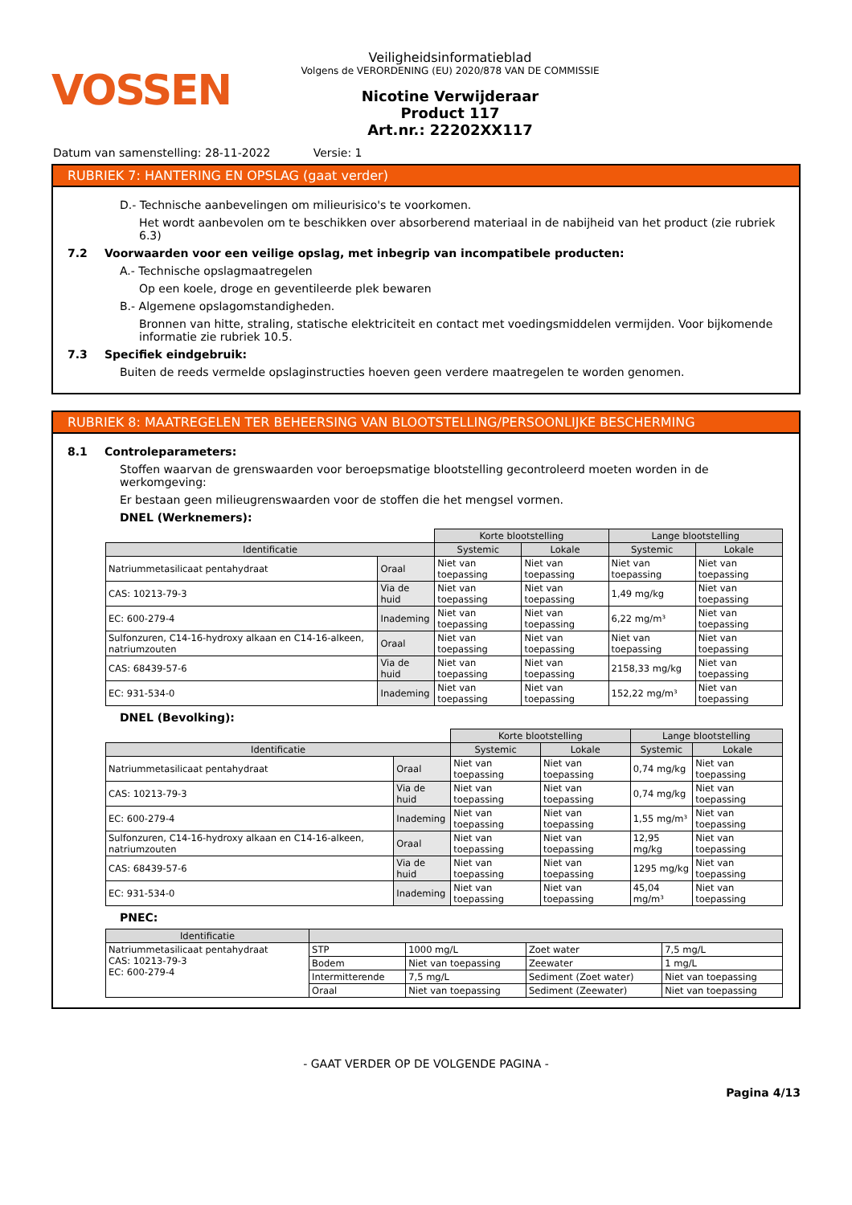VOSSEN
Veiligheidsinformatieblad
Volgens de VERORDENING (EU) 2020/878 VAN DE COMMISSIE
Nicotine Verwijderaar
Product 117
Art.nr.: 22202XX117
Datum van samenstelling: 28-11-2022 Versie: 1
RUBRIEK 7: HANTERING EN OPSLAG (gaat verder)
D.- Technische aanbevelingen om milieurisico's te voorkomen.
Het wordt aanbevolen om te beschikken over absorberend materiaal in de nabijheid van het product (zie rubriek 6.3)
7.2 Voorwaarden voor een veilige opslag, met inbegrip van incompatibele producten:
A.- Technische opslagmaatregelen
Op een koele, droge en geventileerde plek bewaren
B.- Algemene opslagomstandigheden.
Bronnen van hitte, straling, statische elektriciteit en contact met voedingsmiddelen vermijden. Voor bijkomende informatie zie rubriek 10.5.
7.3 Specifiek eindgebruik:
Buiten de reeds vermelde opslaginstructies hoeven geen verdere maatregelen te worden genomen.
RUBRIEK 8: MAATREGELEN TER BEHEERSING VAN BLOOTSTELLING/PERSOONLIJKE BESCHERMING
8.1 Controleparameters:
Stoffen waarvan de grenswaarden voor beroepsmatige blootstelling gecontroleerd moeten worden in de werkomgeving:
Er bestaan geen milieugrenswaarden voor de stoffen die het mengsel vormen.
DNEL (Werknemers):
| | | Korte blootstelling | | Lange blootstelling | |
| Identificatie | | Systemic | Lokale | Systemic | Lokale |
| Natriummetasilicaat pentahydraat | Oraal | Niet van toepassing | Niet van toepassing | Niet van toepassing | Niet van toepassing |
| CAS: 10213-79-3 | Via de huid | Niet van toepassing | Niet van toepassing | 1,49 mg/kg | Niet van toepassing |
| EC: 600-279-4 | Inademing | Niet van toepassing | Niet van toepassing | 6,22 mg/m³ | Niet van toepassing |
| Sulfonzuren, C14-16-hydroxy alkaan en C14-16-alkeen, natriumzouten | Oraal | Niet van toepassing | Niet van toepassing | Niet van toepassing | Niet van toepassing |
| CAS: 68439-57-6 | Via de huid | Niet van toepassing | Niet van toepassing | 2158,33 mg/kg | Niet van toepassing |
| EC: 931-534-0 | Inademing | Niet van toepassing | Niet van toepassing | 152,22 mg/m³ | Niet van toepassing |
DNEL (Bevolking):
| | | Korte blootstelling | | Lange blootstelling | |
| Identificatie | | Systemic | Lokale | Systemic | Lokale |
| Natriummetasilicaat pentahydraat | Oraal | Niet van toepassing | Niet van toepassing | 0,74 mg/kg | Niet van toepassing |
| CAS: 10213-79-3 | Via de huid | Niet van toepassing | Niet van toepassing | 0,74 mg/kg | Niet van toepassing |
| EC: 600-279-4 | Inademing | Niet van toepassing | Niet van toepassing | 1,55 mg/m³ | Niet van toepassing |
| Sulfonzuren, C14-16-hydroxy alkaan en C14-16-alkeen, natriumzouten | Oraal | Niet van toepassing | Niet van toepassing | 12,95 mg/kg | Niet van toepassing |
| CAS: 68439-57-6 | Via de huid | Niet van toepassing | Niet van toepassing | 1295 mg/kg | Niet van toepassing |
| EC: 931-534-0 | Inademing | Niet van toepassing | Niet van toepassing | 45,04 mg/m³ | Niet van toepassing |
PNEC:
| Identificatie | | | | |
| --- | --- | --- | --- | --- |
| Natriummetasilicaat pentahydraat CAS: 10213-79-3 EC: 600-279-4 | STP | 1000 mg/L | Zoet water | 7,5 mg/L |
| | Bodem | Niet van toepassing | Zeewater | 1 mg/L |
| | Intermitterende | 7,5 mg/L | Sediment (Zoet water) | Niet van toepassing |
| | Oraal | Niet van toepassing | Sediment (Zeewater) | Niet van toepassing |
- GAAT VERDER OP DE VOLGENDE PAGINA -
Pagina 4/13